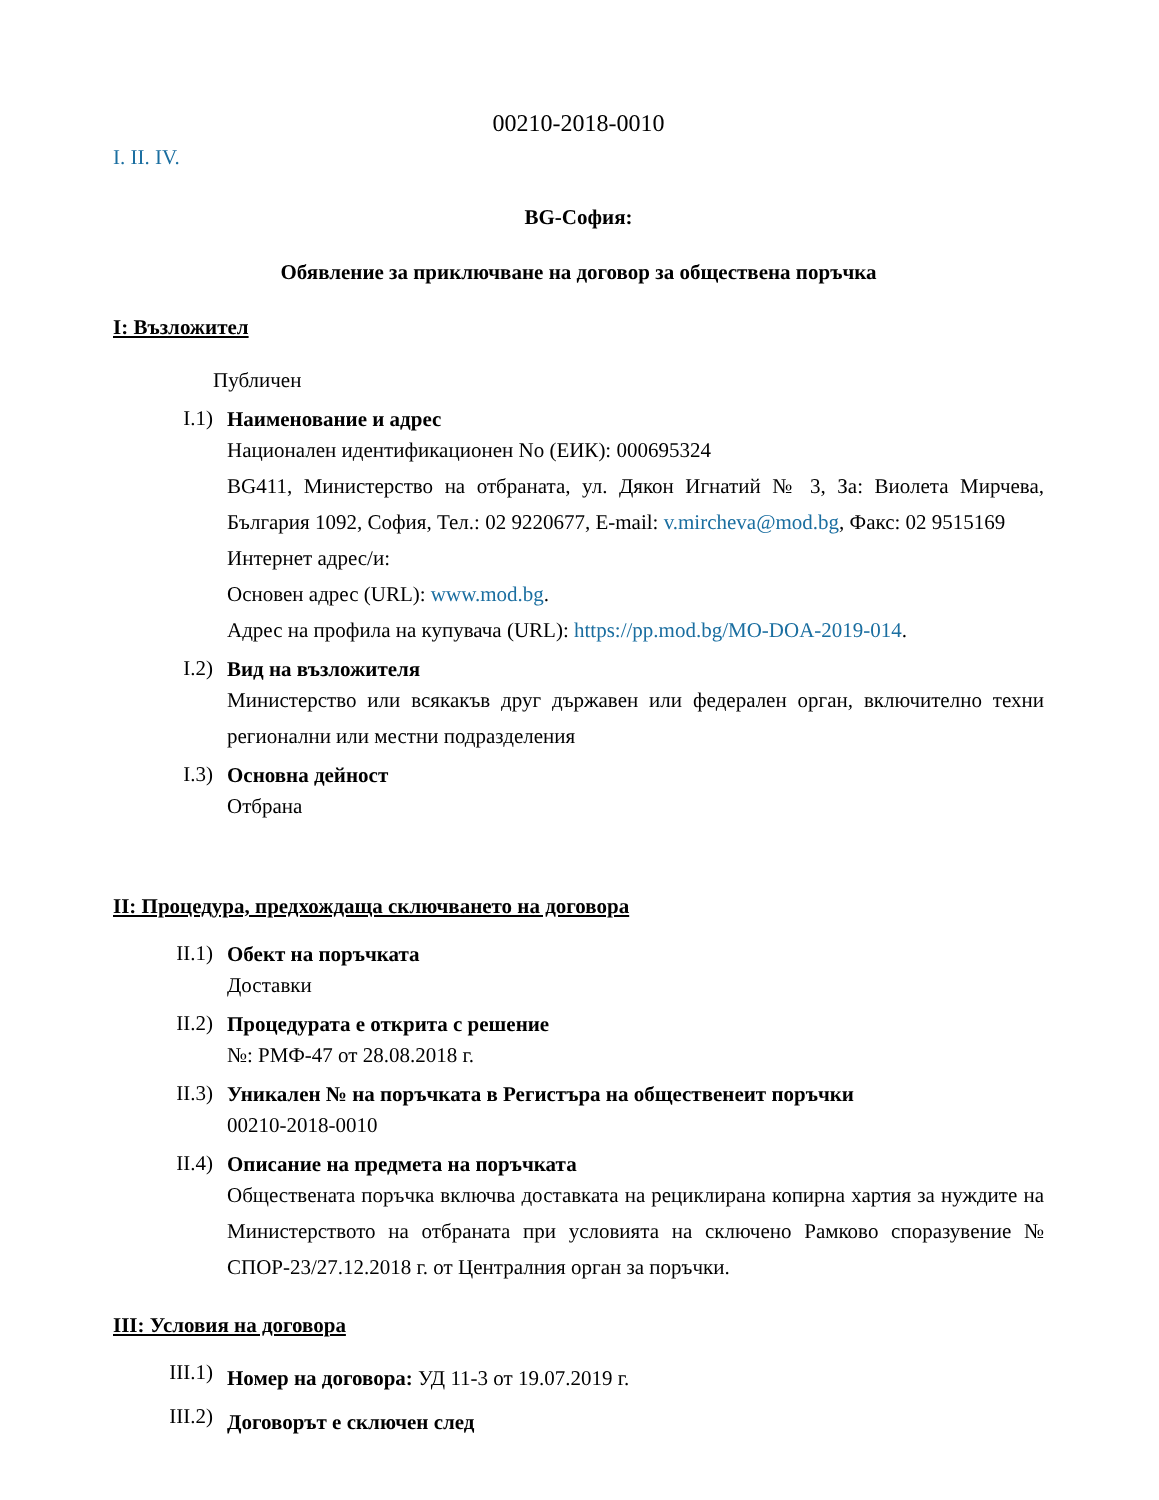00210-2018-0010
I. II. IV.
BG-София:
Обявление за приключване на договор за обществена поръчка
I: Възложител
Публичен
I.1)
Наименование и адрес
Национален идентификационен No (ЕИК): 000695324
BG411, Министерство на отбраната, ул. Дякон Игнатий № 3, За: Виолета Мирчева, България 1092, София, Тел.: 02 9220677, E-mail: v.mircheva@mod.bg, Факс: 02 9515169
Интернет адрес/и:
Основен адрес (URL): www.mod.bg.
Адрес на профила на купувача (URL): https://pp.mod.bg/MO-DOA-2019-014.
I.2)
Вид на възложителя
Министерство или всякакъв друг държавен или федерален орган, включително техни регионални или местни подразделения
I.3)
Основна дейност
Отбрана
II: Процедура, предхождаща сключването на договора
II.1)
Обект на поръчката
Доставки
II.2)
Процедурата е открита с решение
№: РМФ-47 от 28.08.2018 г.
II.3)
Уникален № на поръчката в Регистъра на общественеит поръчки
00210-2018-0010
II.4)
Описание на предмета на поръчката
Обществената поръчка включва доставката на рециклирана копирна хартия за нуждите на Министерството на отбраната при условията на сключено Рамково споразувение № СПОР-23/27.12.2018 г. от Централния орган за поръчки.
III: Условия на договора
III.1)
Номер на договора: УД 11-3 от 19.07.2019 г.
III.2)
Договорът е сключен след